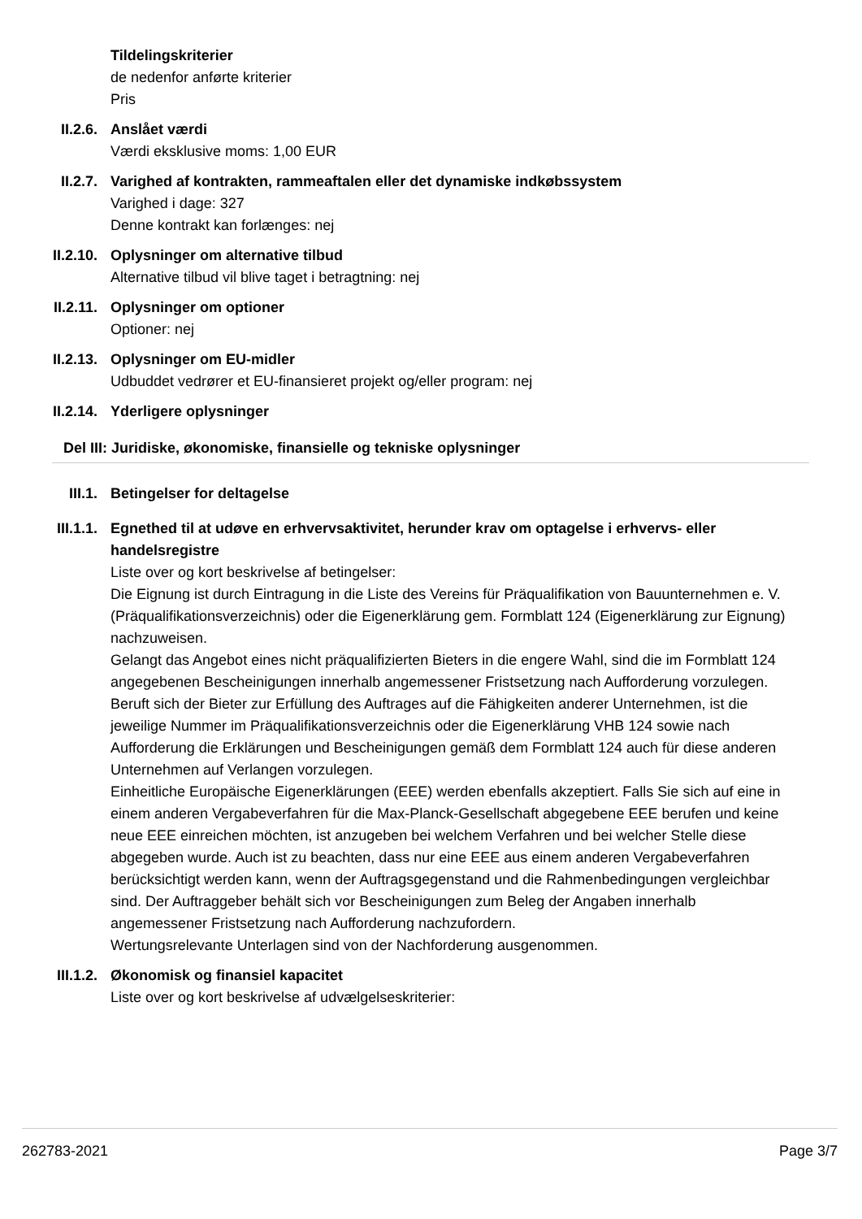Tildelingskriterier
de nedenfor anførte kriterier
Pris
II.2.6. Anslået værdi
Værdi eksklusive moms: 1,00 EUR
II.2.7. Varighed af kontrakten, rammeaftalen eller det dynamiske indkøbssystem
Varighed i dage: 327
Denne kontrakt kan forlænges: nej
II.2.10. Oplysninger om alternative tilbud
Alternative tilbud vil blive taget i betragtning: nej
II.2.11. Oplysninger om optioner
Optioner: nej
II.2.13. Oplysninger om EU-midler
Udbuddet vedrører et EU-finansieret projekt og/eller program: nej
II.2.14. Yderligere oplysninger
Del III: Juridiske, økonomiske, finansielle og tekniske oplysninger
III.1. Betingelser for deltagelse
III.1.1. Egnethed til at udøve en erhvervsaktivitet, herunder krav om optagelse i erhvervs- eller handelsregistre
Liste over og kort beskrivelse af betingelser:
Die Eignung ist durch Eintragung in die Liste des Vereins für Präqualifikation von Bauunternehmen e. V. (Präqualifikationsverzeichnis) oder die Eigenerklärung gem. Formblatt 124 (Eigenerklärung zur Eignung) nachzuweisen.
Gelangt das Angebot eines nicht präqualifizierten Bieters in die engere Wahl, sind die im Formblatt 124 angegebenen Bescheinigungen innerhalb angemessener Fristsetzung nach Aufforderung vorzulegen.
Beruft sich der Bieter zur Erfüllung des Auftrages auf die Fähigkeiten anderer Unternehmen, ist die jeweilige Nummer im Präqualifikationsverzeichnis oder die Eigenerklärung VHB 124 sowie nach Aufforderung die Erklärungen und Bescheinigungen gemäß dem Formblatt 124 auch für diese anderen Unternehmen auf Verlangen vorzulegen.
Einheitliche Europäische Eigenerklärungen (EEE) werden ebenfalls akzeptiert. Falls Sie sich auf eine in einem anderen Vergabeverfahren für die Max-Planck-Gesellschaft abgegebene EEE berufen und keine neue EEE einreichen möchten, ist anzugeben bei welchem Verfahren und bei welcher Stelle diese abgegeben wurde. Auch ist zu beachten, dass nur eine EEE aus einem anderen Vergabeverfahren berücksichtigt werden kann, wenn der Auftragsgegenstand und die Rahmenbedingungen vergleichbar sind. Der Auftraggeber behält sich vor Bescheinigungen zum Beleg der Angaben innerhalb angemessener Fristsetzung nach Aufforderung nachzufordern.
Wertungsrelevante Unterlagen sind von der Nachforderung ausgenommen.
III.1.2. Økonomisk og finansiel kapacitet
Liste over og kort beskrivelse af udvælgelseskriterier:
262783-2021 Page 3/7